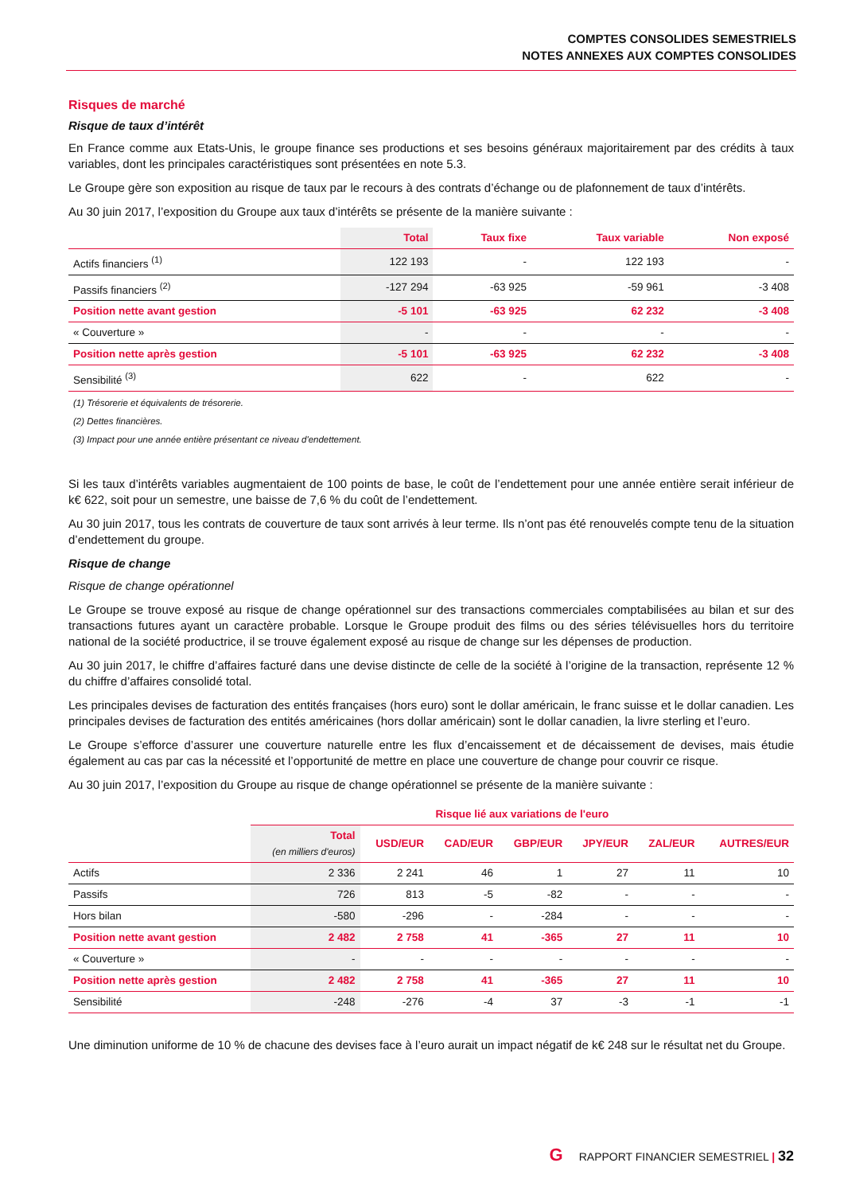COMPTES CONSOLIDES SEMESTRIELS
NOTES ANNEXES AUX COMPTES CONSOLIDES
Risques de marché
Risque de taux d’intérêt
En France comme aux Etats-Unis, le groupe finance ses productions et ses besoins généraux majoritairement par des crédits à taux variables, dont les principales caractéristiques sont présentées en note 5.3.
Le Groupe gère son exposition au risque de taux par le recours à des contrats d’échange ou de plafonnement de taux d’intérêts.
Au 30 juin 2017, l’exposition du Groupe aux taux d’intérêts se présente de la manière suivante :
| | Total | Taux fixe | Taux variable | Non exposé |
| --- | --- | --- | --- | --- |
| Actifs financiers <sup>(1)</sup> | 122 193 | - | 122 193 | - |
| Passifs financiers <sup>(2)</sup> | -127 294 | -63 925 | -59 961 | -3 408 |
| Position nette avant gestion | -5 101 | -63 925 | 62 232 | -3 408 |
| « Couverture » | - | - | - | - |
| Position nette après gestion | -5 101 | -63 925 | 62 232 | -3 408 |
| Sensibilité <sup>(3)</sup> | 622 | - | 622 | - |
(1) Trésorerie et équivalents de trésorerie.
(2) Dettes financières.
(3) Impact pour une année entière présentant ce niveau d'endettement.
Si les taux d’intérêts variables augmentaient de 100 points de base, le coût de l’endettement pour une année entière serait inférieur de k€ 622, soit pour un semestre, une baisse de 7,6 % du coût de l’endettement.
Au 30 juin 2017, tous les contrats de couverture de taux sont arrivés à leur terme. Ils n’ont pas été renouvelés compte tenu de la situation d’endettement du groupe.
Risque de change
Risque de change opérationnel
Le Groupe se trouve exposé au risque de change opérationnel sur des transactions commerciales comptabilisées au bilan et sur des transactions futures ayant un caractère probable. Lorsque le Groupe produit des films ou des séries télévisuelles hors du territoire national de la société productrice, il se trouve également exposé au risque de change sur les dépenses de production.
Au 30 juin 2017, le chiffre d’affaires facturé dans une devise distincte de celle de la société à l’origine de la transaction, représente 12 % du chiffre d’affaires consolidé total.
Les principales devises de facturation des entités françaises (hors euro) sont le dollar américain, le franc suisse et le dollar canadien. Les principales devises de facturation des entités américaines (hors dollar américain) sont le dollar canadien, la livre sterling et l’euro.
Le Groupe s’efforce d’assurer une couverture naturelle entre les flux d’encaissement et de décaissement de devises, mais étudie également au cas par cas la nécessité et l’opportunité de mettre en place une couverture de change pour couvrir ce risque.
Au 30 juin 2017, l’exposition du Groupe au risque de change opérationnel se présente de la manière suivante :
| | Risque lié aux variations de l'euro | | | | | | |
| --- | --- | --- | --- | --- | --- | --- | --- |
| | Total (en milliers d'euros) | USD/EUR | CAD/EUR | GBP/EUR | JPY/EUR | ZAL/EUR | AUTRES/EUR |
| Actifs | 2 336 | 2 241 | 46 | 1 | 27 | 11 | 10 |
| Passifs | 726 | 813 | -5 | -82 | - | - | - |
| Hors bilan | -580 | -296 | - | -284 | - | - | - |
| Position nette avant gestion | 2 482 | 2 758 | 41 | -365 | 27 | 11 | 10 |
| « Couverture » | - | - | - | - | - | - | - |
| Position nette après gestion | 2 482 | 2 758 | 41 | -365 | 27 | 11 | 10 |
| Sensibilité | -248 | -276 | -4 | 37 | -3 | -1 | -1 |
Une diminution uniforme de 10 % de chacune des devises face à l’euro aurait un impact négatif de k€ 248 sur le résultat net du Groupe.
G RAPPORT FINANCIER SEMESTRIEL | 32